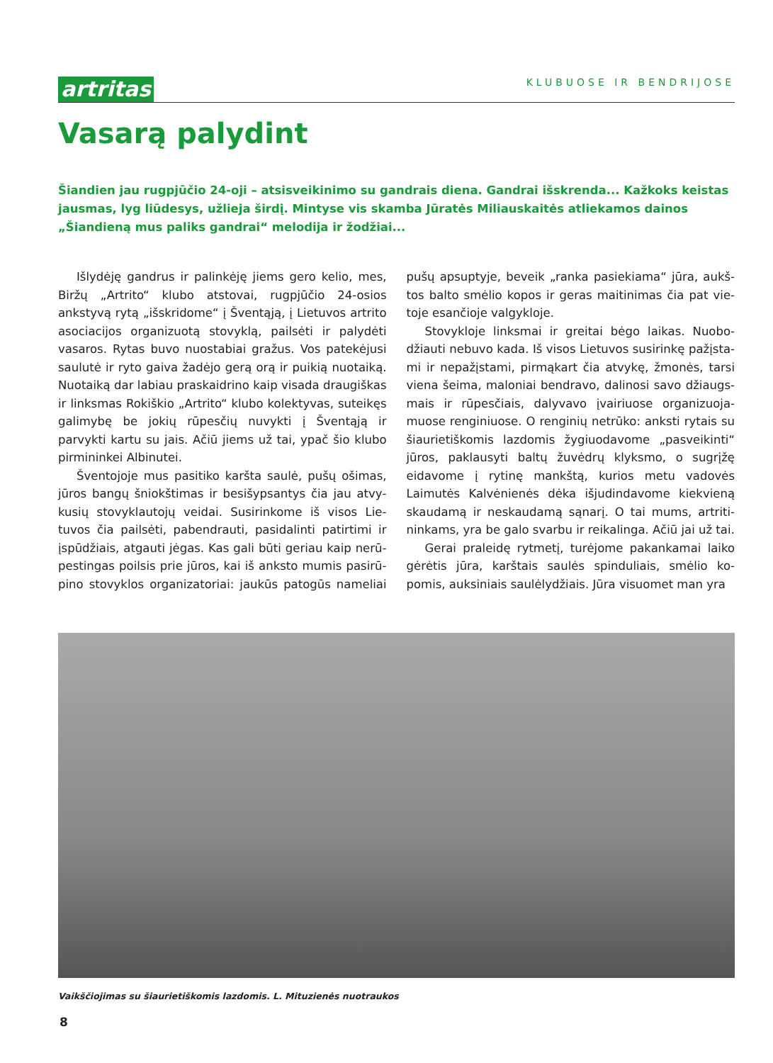artritas KLUBUOSE IR BENDRIJOSE
Vasarą palydint
Šiandien jau rugpjūčio 24-oji – atsisveikinimo su gandrais diena. Gandrai išskrenda... Kažkoks keistas jausmas, lyg liūdesys, užlieja širdį. Mintyse vis skamba Jūratės Miliauskaitės atliekamos dainos „Šiandieną mus paliks gandrai“ melodija ir žodžiai...
Išlydėję gandrus ir palinkėję jiems gero kelio, mes, Biržų „Artrito“ klubo atstovai, rugpjūčio 24-osios anksty­vą rytą „išskridome“ į Šventąją, į Lietuvos artrito asociacijos organizuotą stovyklą, pailsėti ir palydėti vasaros. Rytas buvo nuostabiai gražus. Vos patekėjusi saulutė ir ryto gaiva žadėjo gerą orą ir puikią nuotaiką. Nuotaiką dar labiau praskaidrino kaip visada draugiš­kas ir linksmas Rokiškio „Artrito“ klubo kolektyvas, su­teikęs galimybę be jokių rūpesčių nuvykti į Šventąją ir parvykti kartu su jais. Ačiū jiems už tai, ypač šio klubo pirmininkei Albinutei.
Šventojoje mus pasitiko karšta saulė, pušų ošimas, jūros bangų šniokštimas ir besišypsantys čia jau atvy­kusių stovyklautojų veidai. Susirinkome iš visos Lie­tuvos čia pailsėti, pabendrauti, pasidalinti patirtimi ir įspūdžiais, atgauti jėgas. Kas gali būti geriau kaip nerū­pestingas poilsis prie jūros, kai iš anksto mumis pasirū­pino stovyklos organizatoriai: jaukūs patogūs nameliai pušų apsuptyje, beveik „ranka pasiekiama“ jūra, aukš­tos balto smėlio kopos ir geras maitinimas čia pat vie­toje esančioje valgykloje.
Stovykloje linksmai ir greitai bėgo laikas. Nuobo­džiauti nebuvo kada. Iš visos Lietuvos susirinkę pažįsta­mi ir nepažįstami, pirmąkart čia atvykę, žmonės, tarsi viena šeima, maloniai bendravo, dalinosi savo džiaugs­mais ir rūpesčiais, dalyvavo įvairiuose organizuoja­muose renginiuose. O renginių netrūko: anksti rytais su šiaurietiškomis lazdomis žygiuodavome „pasveikin­ti“ jūros, paklausyti baltų žuvėdrų klyksmo, o sugrį­žę eidavome į rytinę mankštą, kurios metu vadovės Laimutės Kalvėnienės dėka išjudindavome kiekvieną skaudamą ir neskaudamą sąnarį. O tai mums, artriti­ninkams, yra be galo svarbu ir reikalinga. Ačiū jai už tai.
Gerai praleidę rytmetį, turėjome pakankamai lai­ko gėrėtis jūra, karštais saulės spinduliais, smėlio ko­pomis, auksiniais saulėlydžiais. Jūra visuomet man yra
Vaikščiojimas su šiaurietiškomis lazdomis. L. Mituzienės nuotraukos
8